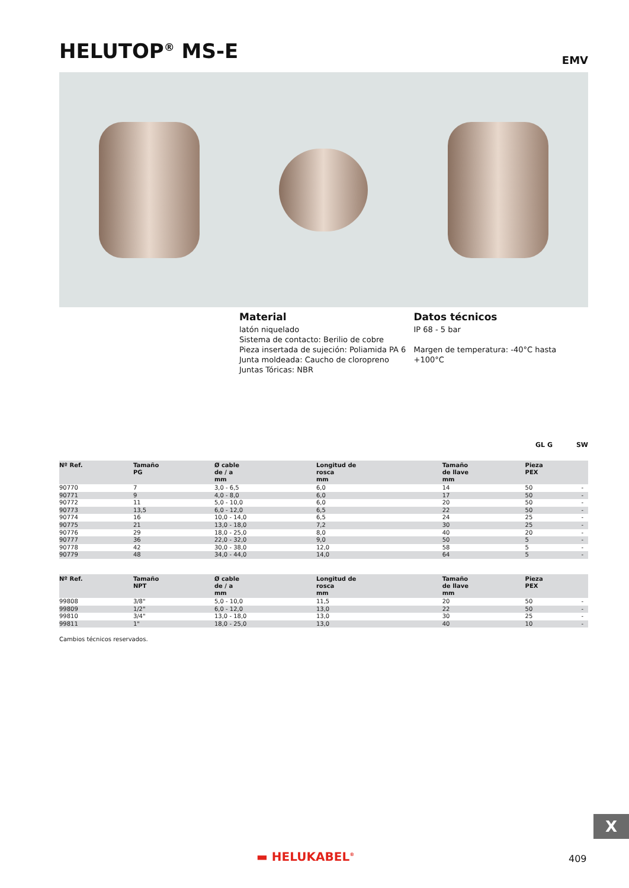HELUTOP<sup>®</sup> MS-E EMV
Material
latón niquelado
Sistema de contacto: Berilio de cobre
Pieza insertada de sujeción: Poliamida PA 6
Junta moldeada: Caucho de cloropreno
Juntas Tóricas: NBR
Datos técnicos
IP 68 - 5 bar
Margen de temperatura: -40°C hasta +100°C
GL G SW
| Nº Ref. | Tamaño PG | Ø cable de / a mm | Longitud de rosca mm | Tamaño de llave mm | Pieza PEX | |
| --- | --- | --- | --- | --- | --- | --- |
| 90770 | 7 | 3,0 - 6,5 | 6,0 | 14 | 50 | - |
| 90771 | 9 | 4,0 - 8,0 | 6,0 | 17 | 50 | - |
| 90772 | 11 | 5,0 - 10,0 | 6,0 | 20 | 50 | - |
| 90773 | 13,5 | 6,0 - 12,0 | 6,5 | 22 | 50 | - |
| 90774 | 16 | 10,0 - 14,0 | 6,5 | 24 | 25 | - |
| 90775 | 21 | 13,0 - 18,0 | 7,2 | 30 | 25 | - |
| 90776 | 29 | 18,0 - 25,0 | 8,0 | 40 | 20 | - |
| 90777 | 36 | 22,0 - 32,0 | 9,0 | 50 | 5 | - |
| 90778 | 42 | 30,0 - 38,0 | 12,0 | 58 | 5 | - |
| 90779 | 48 | 34,0 - 44,0 | 14,0 | 64 | 5 | - |
| Nº Ref. | Tamaño NPT | Ø cable de / a mm | Longitud de rosca mm | Tamaño de llave mm | Pieza PEX | |
| --- | --- | --- | --- | --- | --- | --- |
| 99808 | 3/8" | 5,0 - 10,0 | 11,5 | 20 | 50 | - |
| 99809 | 1/2" | 6,0 - 12,0 | 13,0 | 22 | 50 | - |
| 99810 | 3/4" | 13,0 - 18,0 | 13,0 | 30 | 25 | - |
| 99811 | 1" | 18,0 - 25,0 | 13,0 | 40 | 10 | - |
Cambios técnicos reservados.
X
▬ HELUKABEL<sup>®</sup> 409